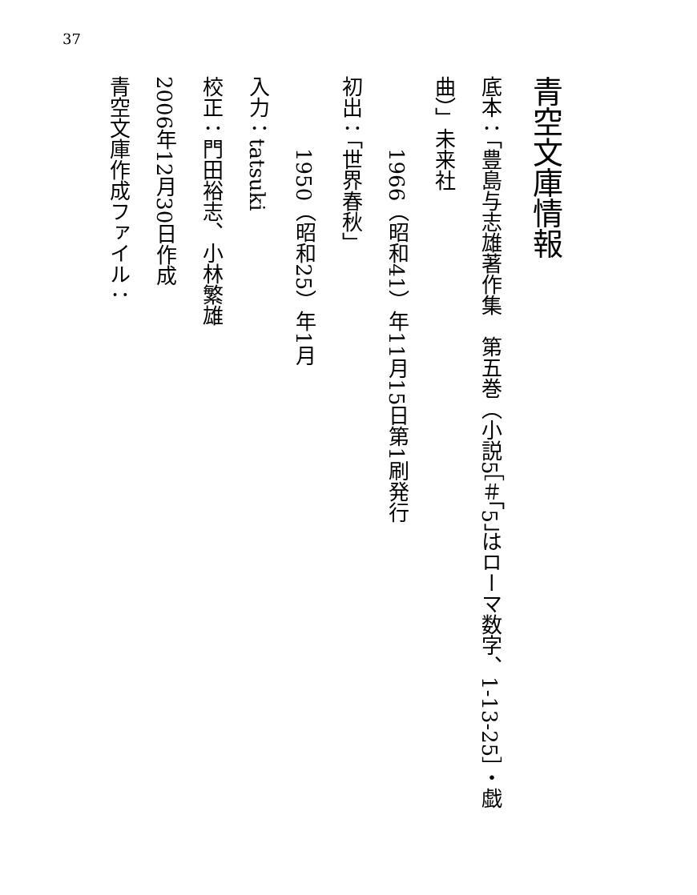37
青空文庫情報
底本：「豊島与志雄著作集　第五巻（小説5［＃「5」はローマ数字、1-13-25］・戯曲）」未来社
1966（昭和41）年11月15日第1刷発行
初出：「世界春秋」
1950（昭和25）年1月
入力：tatsuki
校正：門田裕志、小林繁雄
2006年12月30日作成
青空文庫作成ファイル：